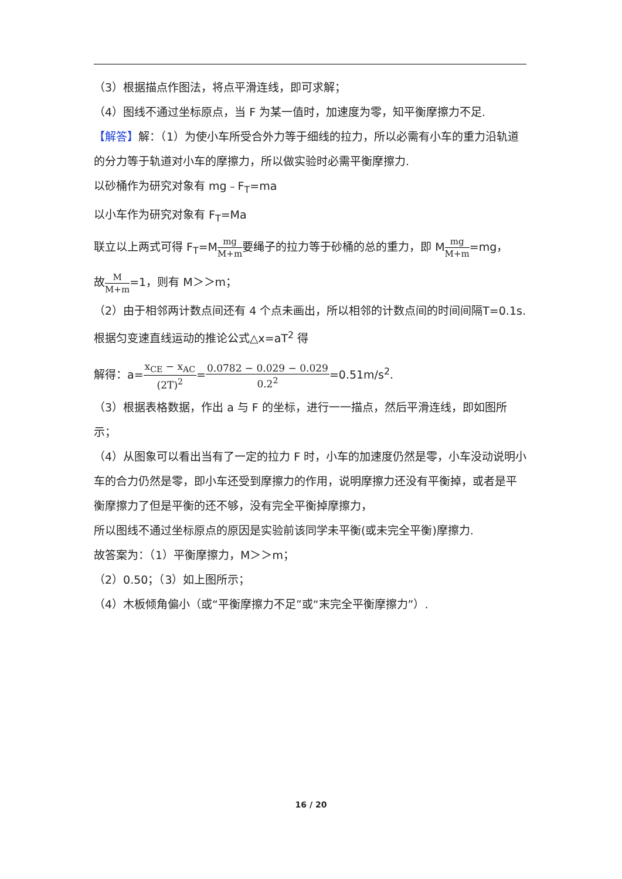（3）根据描点作图法，将点平滑连线，即可求解；
（4）图线不通过坐标原点，当 F 为某一值时，加速度为零，知平衡摩擦力不足.
【解答】解：（1）为使小车所受合外力等于细线的拉力，所以必需有小车的重力沿轨道的分力等于轨道对小车的摩擦力，所以做实验时必需平衡摩擦力.
以砂桶作为研究对象有 mg﹣F<sub>T</sub>=ma
以小车作为研究对象有 F<sub>T</sub>=Ma
联立以上两式可得 F<sub>T</sub>=Mmg M+m要绳子的拉力等于砂桶的总的重力，即 Mmg M+m=mg，
故M M+m=1，则有 M＞＞m；
（2）由于相邻两计数点间还有 4 个点未画出，所以相邻的计数点间的时间间隔T=0.1s.
根据匀变速直线运动的推论公式△x=aT<sup>2</sup> 得
解得：a=x<sub>CE</sub> − x<sub>AC</sub> (2T)<sup>2</sup>=0.0782 − 0.029 − 0.029 0.2<sup>2</sup>=0.51m/s<sup>2</sup>.
（3）根据表格数据，作出 a 与 F 的坐标，进行一一描点，然后平滑连线，即如图所示；
（4）从图象可以看出当有了一定的拉力 F 时，小车的加速度仍然是零，小车没动说明小车的合力仍然是零，即小车还受到摩擦力的作用，说明摩擦力还没有平衡掉，或者是平衡摩擦力了但是平衡的还不够，没有完全平衡掉摩擦力，
所以图线不通过坐标原点的原因是实验前该同学未平衡(或未完全平衡)摩擦力.
故答案为：（1）平衡摩擦力，M＞＞m；
（2）0.50；（3）如上图所示；
（4）木板倾角偏小（或“平衡摩擦力不足”或“末完全平衡摩擦力”）.
16 / 20